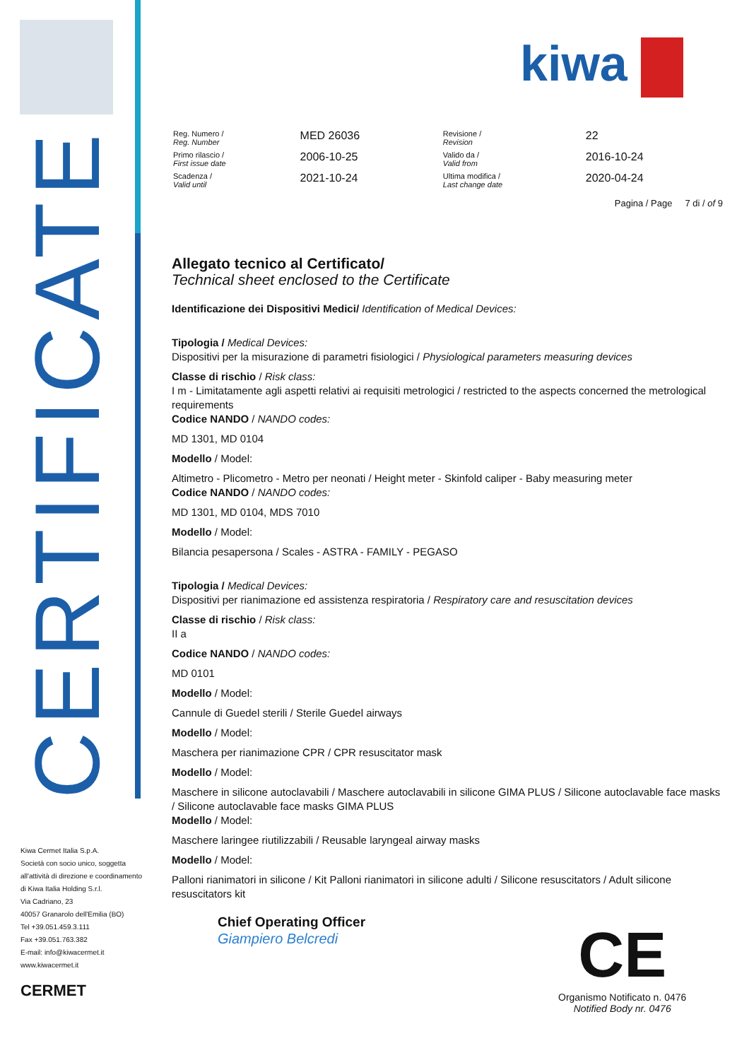CERTIFICATE
kiwa
| Reg. Numero / Reg. Number | MED 26036 | Revisione / Revision | 22 |
| Primo rilascio / First issue date | 2006-10-25 | Valido da / Valid from | 2016-10-24 |
| Scadenza / Valid until | 2021-10-24 | Ultima modifica / Last change date | 2020-04-24 |
Pagina / Page 7 di / of 9
Allegato tecnico al Certificato/
Technical sheet enclosed to the Certificate
Identificazione dei Dispositivi Medici/ Identification of Medical Devices:
Tipologia / Medical Devices:
Dispositivi per la misurazione di parametri fisiologici / Physiological parameters measuring devices
Classe di rischio / Risk class:
I m - Limitatamente agli aspetti relativi ai requisiti metrologici / restricted to the aspects concerned the metrological requirements
Codice NANDO / NANDO codes:
MD 1301, MD 0104
Modello / Model:
Altimetro - Plicometro - Metro per neonati / Height meter - Skinfold caliper - Baby measuring meter
Codice NANDO / NANDO codes:
MD 1301, MD 0104, MDS 7010
Modello / Model:
Bilancia pesapersona / Scales - ASTRA - FAMILY - PEGASO
Tipologia / Medical Devices:
Dispositivi per rianimazione ed assistenza respiratoria / Respiratory care and resuscitation devices
Classe di rischio / Risk class:
II a
Codice NANDO / NANDO codes:
MD 0101
Modello / Model:
Cannule di Guedel sterili / Sterile Guedel airways
Modello / Model:
Maschera per rianimazione CPR / CPR resuscitator mask
Modello / Model:
Maschere in silicone autoclavabili / Maschere autoclavabili in silicone GIMA PLUS / Silicone autoclavable face masks / Silicone autoclavable face masks GIMA PLUS
Modello / Model:
Maschere laringee riutilizzabili / Reusable laryngeal airway masks
Modello / Model:
Palloni rianimatori in silicone / Kit Palloni rianimatori in silicone adulti / Silicone resuscitators / Adult silicone resuscitators kit
Chief Operating Officer
Giampiero Belcredi
Kiwa Cermet Italia S.p.A.
Società con socio unico, soggetta
all'attività di direzione e coordinamento
di Kiwa Italia Holding S.r.l.
Via Cadriano, 23
40057 Granarolo dell'Emilia (BO)
Tel +39.051.459.3.111
Fax +39.051.763.382
E-mail: info@kiwacermet.it
www.kiwacermet.it
CERMET
CE
Organismo Notificato n. 0476
Notified Body nr. 0476